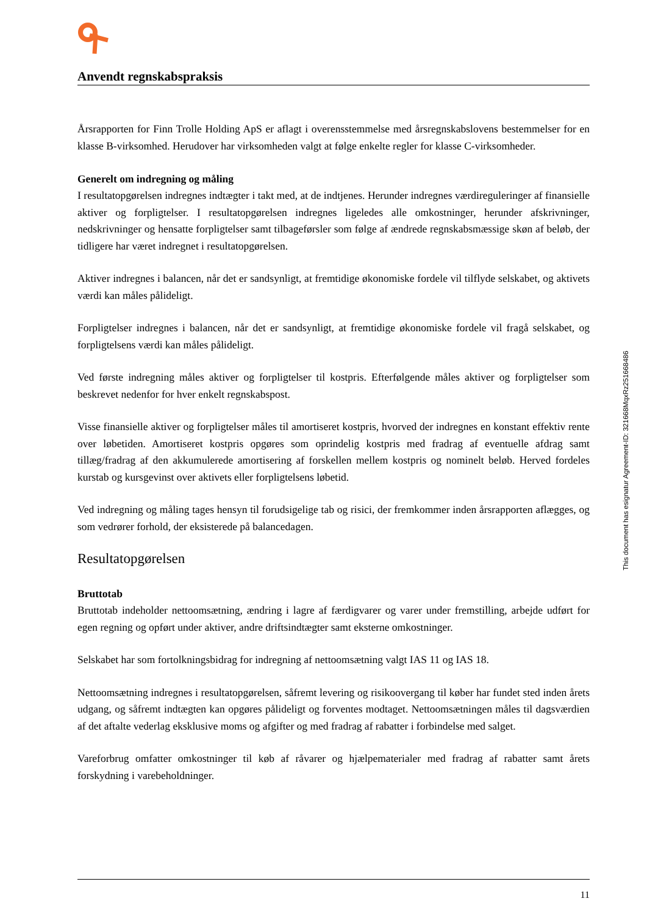Anvendt regnskabspraksis
Årsrapporten for Finn Trolle Holding ApS er aflagt i overensstemmelse med årsregnskabslovens bestemmelser for en klasse B-virksomhed. Herudover har virksomheden valgt at følge enkelte regler for klasse C-virksomheder.
Generelt om indregning og måling
I resultatopgørelsen indregnes indtægter i takt med, at de indtjenes. Herunder indregnes værdireguleringer af finansielle aktiver og forpligtelser. I resultatopgørelsen indregnes ligeledes alle omkostninger, herunder afskrivninger, nedskrivninger og hensatte forpligtelser samt tilbageførsler som følge af ændrede regnskabsmæssige skøn af beløb, der tidligere har været indregnet i resultatopgørelsen.
Aktiver indregnes i balancen, når det er sandsynligt, at fremtidige økonomiske fordele vil tilflyde selskabet, og aktivets værdi kan måles pålideligt.
Forpligtelser indregnes i balancen, når det er sandsynligt, at fremtidige økonomiske fordele vil fragå selskabet, og forpligtelsens værdi kan måles pålideligt.
Ved første indregning måles aktiver og forpligtelser til kostpris. Efterfølgende måles aktiver og forpligtelser som beskrevet nedenfor for hver enkelt regnskabspost.
Visse finansielle aktiver og forpligtelser måles til amortiseret kostpris, hvorved der indregnes en konstant effektiv rente over løbetiden. Amortiseret kostpris opgøres som oprindelig kostpris med fradrag af eventuelle afdrag samt tillæg/fradrag af den akkumulerede amortisering af forskellen mellem kostpris og nominelt beløb. Herved fordeles kurstab og kursgevinst over aktivets eller forpligtelsens løbetid.
Ved indregning og måling tages hensyn til forudsigelige tab og risici, der fremkommer inden årsrapporten aflægges, og som vedrører forhold, der eksisterede på balancedagen.
Resultatopgørelsen
Bruttotab
Bruttotab indeholder nettoomsætning, ændring i lagre af færdigvarer og varer under fremstilling, arbejde udført for egen regning og opført under aktiver, andre driftsindtægter samt eksterne omkostninger.
Selskabet har som fortolkningsbidrag for indregning af nettoomsætning valgt IAS 11 og IAS 18.
Nettoomsætning indregnes i resultatopgørelsen, såfremt levering og risikoovergang til køber har fundet sted inden årets udgang, og såfremt indtægten kan opgøres pålideligt og forventes modtaget. Nettoomsætningen måles til dagsværdien af det aftalte vederlag eksklusive moms og afgifter og med fradrag af rabatter i forbindelse med salget.
Vareforbrug omfatter omkostninger til køb af råvarer og hjælpematerialer med fradrag af rabatter samt årets forskydning i varebeholdninger.
This document has esignatur Agreement-ID: 321668MqxRz251668486
11